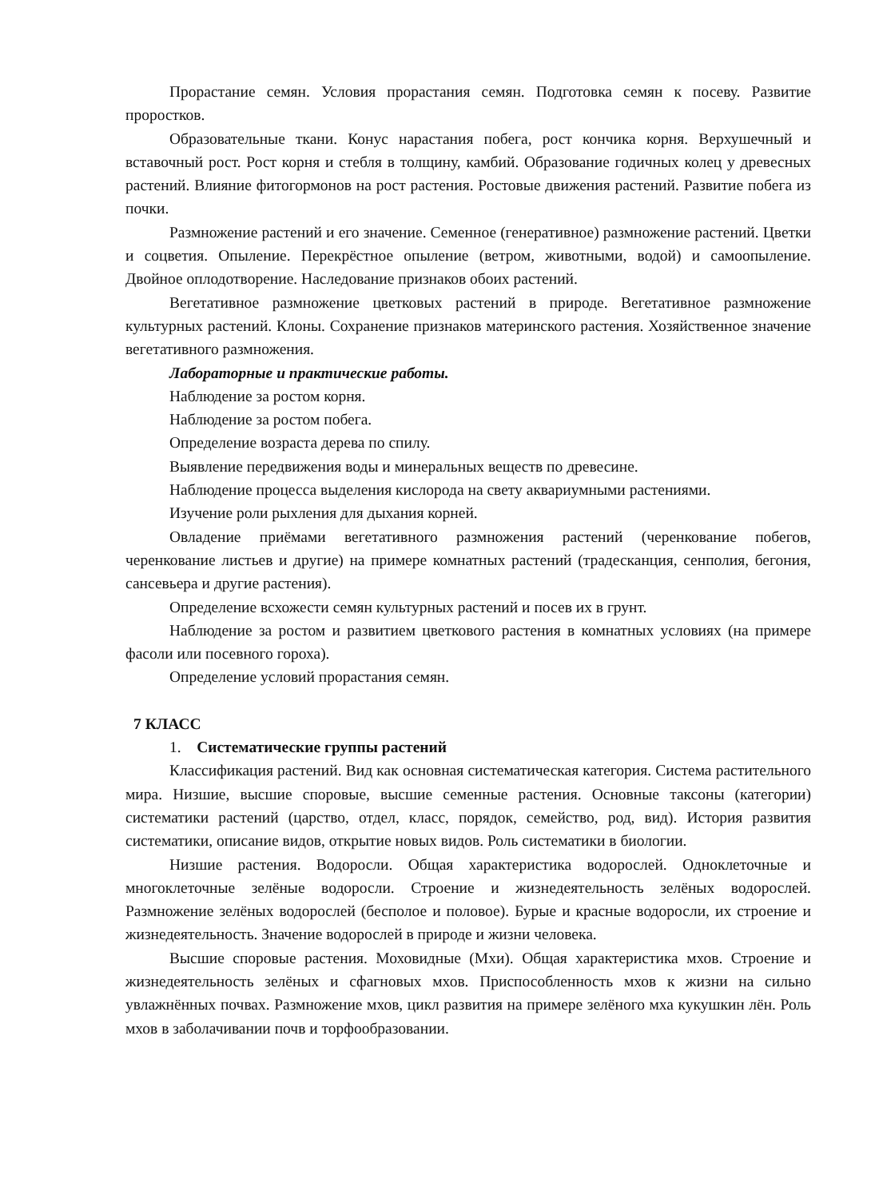Прорастание семян. Условия прорастания семян. Подготовка семян к посеву. Развитие проростков.
Образовательные ткани. Конус нарастания побега, рост кончика корня. Верхушечный и вставочный рост. Рост корня и стебля в толщину, камбий. Образование годичных колец у древесных растений. Влияние фитогормонов на рост растения. Ростовые движения растений. Развитие побега из почки.
Размножение растений и его значение. Семенное (генеративное) размножение растений. Цветки и соцветия. Опыление. Перекрёстное опыление (ветром, животными, водой) и самоопыление. Двойное оплодотворение. Наследование признаков обоих растений.
Вегетативное размножение цветковых растений в природе. Вегетативное размножение культурных растений. Клоны. Сохранение признаков материнского растения. Хозяйственное значение вегетативного размножения.
Лабораторные и практические работы.
Наблюдение за ростом корня.
Наблюдение за ростом побега.
Определение возраста дерева по спилу.
Выявление передвижения воды и минеральных веществ по древесине.
Наблюдение процесса выделения кислорода на свету аквариумными растениями.
Изучение роли рыхления для дыхания корней.
Овладение приёмами вегетативного размножения растений (черенкование побегов, черенкование листьев и другие) на примере комнатных растений (традесканция, сенполия, бегония, сансевьера и другие растения).
Определение всхожести семян культурных растений и посев их в грунт.
Наблюдение за ростом и развитием цветкового растения в комнатных условиях (на примере фасоли или посевного гороха).
Определение условий прорастания семян.
7 КЛАСС
1. Систематические группы растений
Классификация растений. Вид как основная систематическая категория. Система растительного мира. Низшие, высшие споровые, высшие семенные растения. Основные таксоны (категории) систематики растений (царство, отдел, класс, порядок, семейство, род, вид). История развития систематики, описание видов, открытие новых видов. Роль систематики в биологии.
Низшие растения. Водоросли. Общая характеристика водорослей. Одноклеточные и многоклеточные зелёные водоросли. Строение и жизнедеятельность зелёных водорослей. Размножение зелёных водорослей (бесполое и половое). Бурые и красные водоросли, их строение и жизнедеятельность. Значение водорослей в природе и жизни человека.
Высшие споровые растения. Моховидные (Мхи). Общая характеристика мхов. Строение и жизнедеятельность зелёных и сфагновых мхов. Приспособленность мхов к жизни на сильно увлажнённых почвах. Размножение мхов, цикл развития на примере зелёного мха кукушкин лён. Роль мхов в заболачивании почв и торфообразовании.